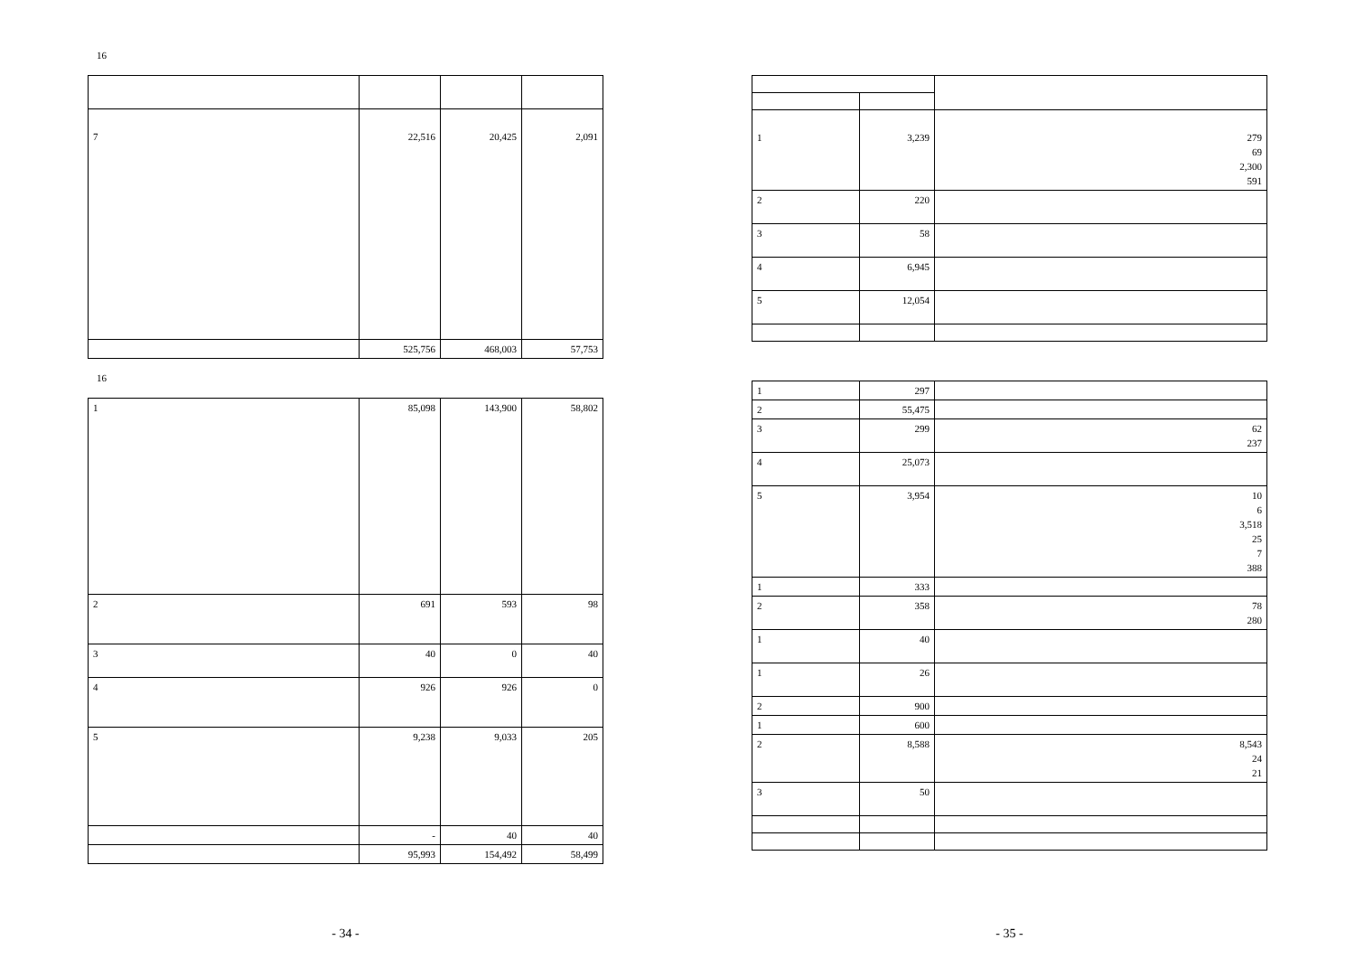16
| 7 | 22,516 | 20,425 | 2,091 |
| | 525,756 | 468,003 | 57,753 |
16
| 1 | 85,098 | 143,900 | 58,802 |
| 2 | 691 | 593 | 98 |
| 3 | 40 | 0 | 40 |
| 4 | 926 | 926 | 0 |
| 5 | 9,238 | 9,033 | 205 |
| | - | 40 | 40 |
| | 95,993 | 154,492 | 58,499 |
- 34 -
| 1 | 3,239 | 279 69 2,300 591 |
| 2 | 220 | |
| 3 | 58 | |
| 4 | 6,945 | |
| 5 | 12,054 | |
| 1 | 297 | |
| 2 | 55,475 | |
| 3 | 299 | 62 237 |
| 4 | 25,073 | |
| 5 | 3,954 | 10 6 3,518 25 7 388 |
| 1 | 333 | |
| 2 | 358 | 78 280 |
| 1 | 40 | |
| 1 | 26 | |
| 2 | 900 | |
| 1 | 600 | |
| 2 | 8,588 | 8,543 24 21 |
| 3 | 50 | |
- 35 -